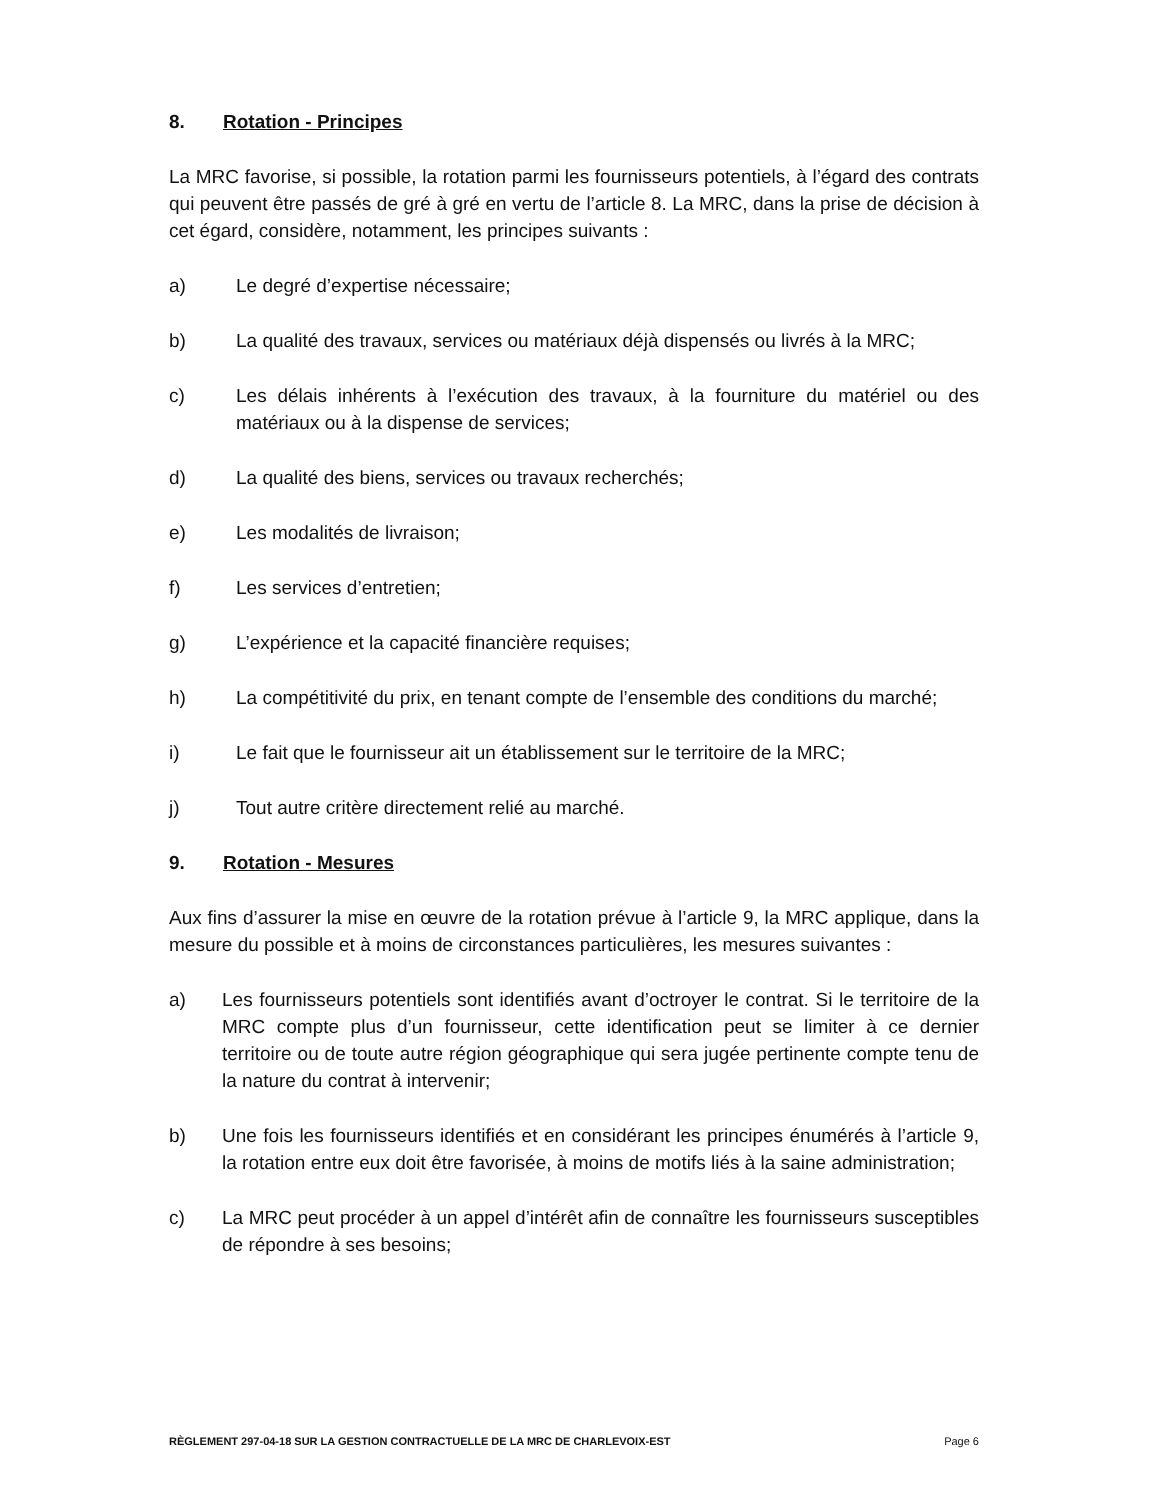8. Rotation - Principes
La MRC favorise, si possible, la rotation parmi les fournisseurs potentiels, à l’égard des contrats qui peuvent être passés de gré à gré en vertu de l’article 8. La MRC, dans la prise de décision à cet égard, considère, notamment, les principes suivants :
a) Le degré d’expertise nécessaire;
b) La qualité des travaux, services ou matériaux déjà dispensés ou livrés à la MRC;
c) Les délais inhérents à l’exécution des travaux, à la fourniture du matériel ou des matériaux ou à la dispense de services;
d) La qualité des biens, services ou travaux recherchés;
e) Les modalités de livraison;
f) Les services d’entretien;
g) L’expérience et la capacité financière requises;
h) La compétitivité du prix, en tenant compte de l’ensemble des conditions du marché;
i) Le fait que le fournisseur ait un établissement sur le territoire de la MRC;
j) Tout autre critère directement relié au marché.
9. Rotation - Mesures
Aux fins d’assurer la mise en œuvre de la rotation prévue à l’article 9, la MRC applique, dans la mesure du possible et à moins de circonstances particulières, les mesures suivantes :
a) Les fournisseurs potentiels sont identifiés avant d’octroyer le contrat. Si le territoire de la MRC compte plus d’un fournisseur, cette identification peut se limiter à ce dernier territoire ou de toute autre région géographique qui sera jugée pertinente compte tenu de la nature du contrat à intervenir;
b) Une fois les fournisseurs identifiés et en considérant les principes énumérés à l’article 9, la rotation entre eux doit être favorisée, à moins de motifs liés à la saine administration;
c) La MRC peut procéder à un appel d’intérêt afin de connaître les fournisseurs susceptibles de répondre à ses besoins;
RÈGLEMENT 297-04-18 SUR LA GESTION CONTRACTUELLE DE LA MRC DE CHARLEVOIX-EST Page 6